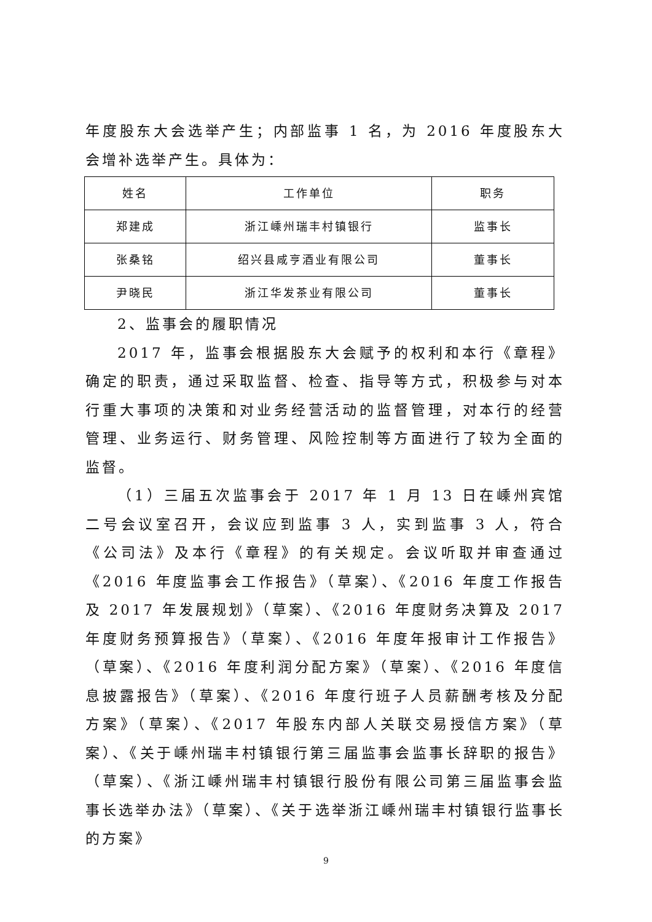年度股东大会选举产生；内部监事 1 名，为 2016 年度股东大会增补选举产生。具体为：
| 姓名 | 工作单位 | 职务 |
| 郑建成 | 浙江嵊州瑞丰村镇银行 | 监事长 |
| 张桑铭 | 绍兴县咸亨酒业有限公司 | 董事长 |
| 尹晓民 | 浙江华发茶业有限公司 | 董事长 |
2、监事会的履职情况
2017 年，监事会根据股东大会赋予的权利和本行《章程》确定的职责，通过采取监督、检查、指导等方式，积极参与对本行重大事项的决策和对业务经营活动的监督管理，对本行的经营管理、业务运行、财务管理、风险控制等方面进行了较为全面的监督。
（1）三届五次监事会于 2017 年 1 月 13 日在嵊州宾馆二号会议室召开，会议应到监事 3 人，实到监事 3 人，符合《公司法》及本行《章程》的有关规定。会议听取并审查通过《2016 年度监事会工作报告》（草案）、《2016 年度工作报告及 2017 年发展规划》（草案）、《2016 年度财务决算及 2017 年度财务预算报告》（草案）、《2016 年度年报审计工作报告》（草案）、《2016 年度利润分配方案》（草案）、《2016 年度信息披露报告》（草案）、《2016 年度行班子人员薪酬考核及分配方案》（草案）、《2017 年股东内部人关联交易授信方案》（草案）、《关于嵊州瑞丰村镇银行第三届监事会监事长辞职的报告》（草案）、《浙江嵊州瑞丰村镇银行股份有限公司第三届监事会监事长选举办法》（草案）、《关于选举浙江嵊州瑞丰村镇银行监事长的方案》
9